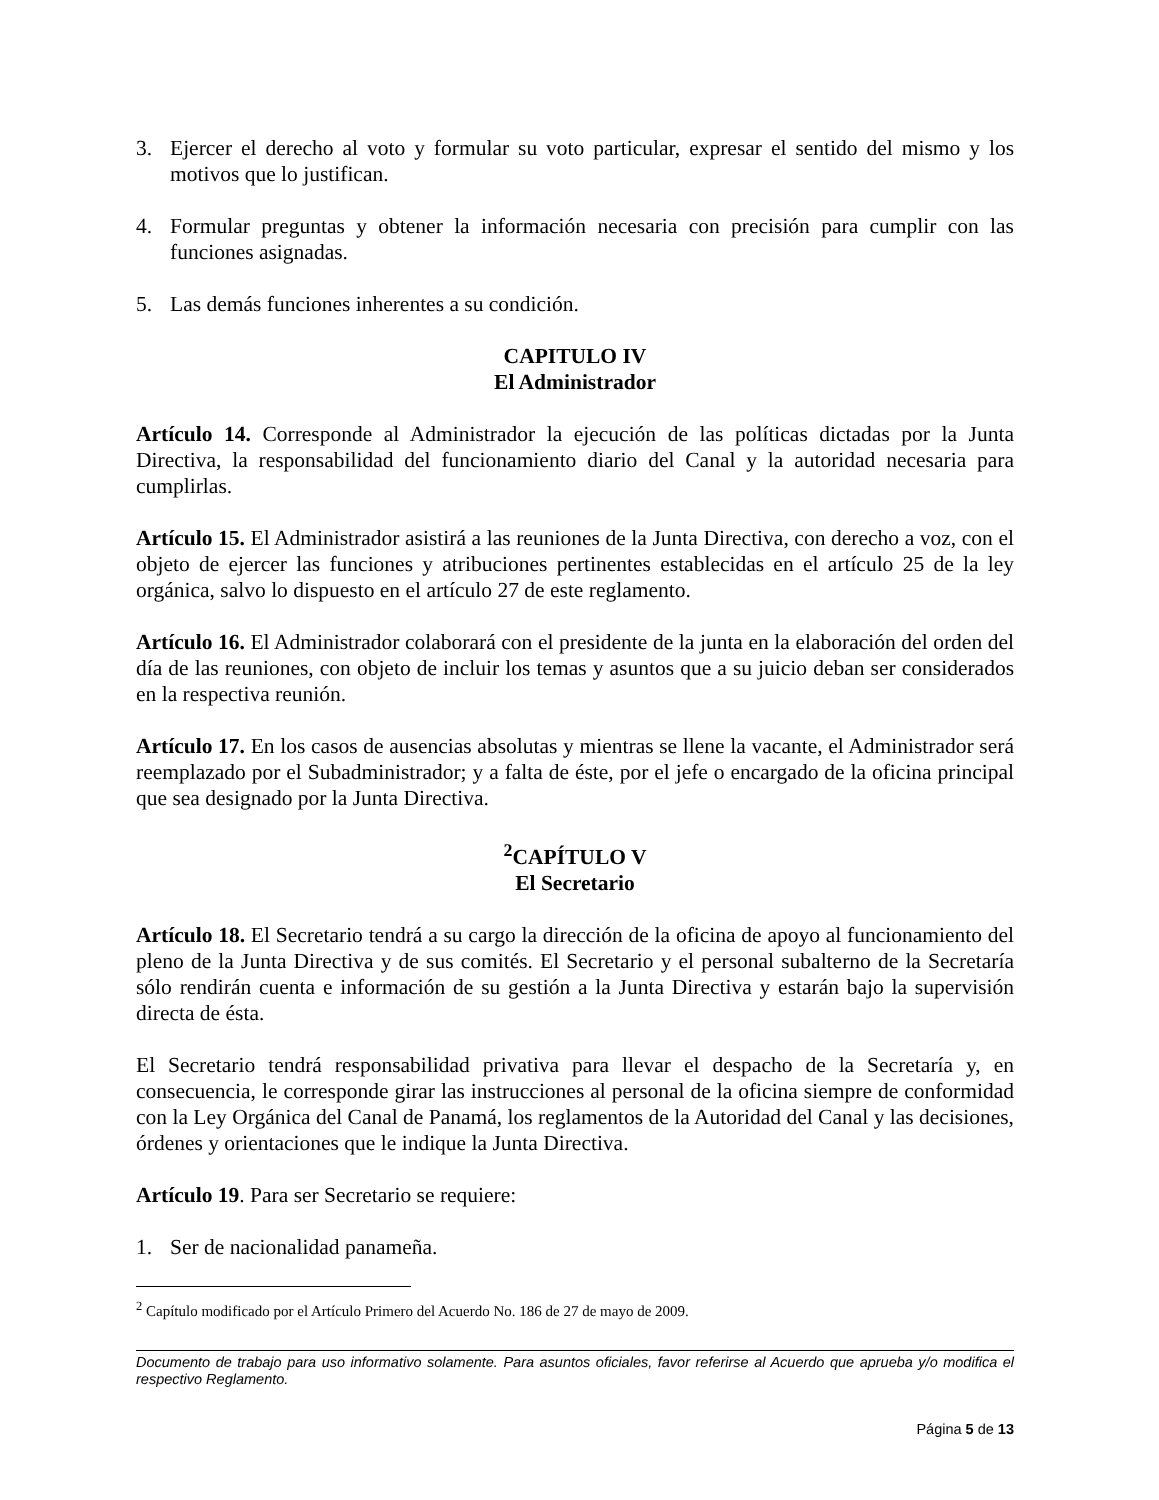3. Ejercer el derecho al voto y formular su voto particular, expresar el sentido del mismo y los motivos que lo justifican.
4. Formular preguntas y obtener la información necesaria con precisión para cumplir con las funciones asignadas.
5. Las demás funciones inherentes a su condición.
CAPITULO IV
El Administrador
Artículo 14. Corresponde al Administrador la ejecución de las políticas dictadas por la Junta Directiva, la responsabilidad del funcionamiento diario del Canal y la autoridad necesaria para cumplirlas.
Artículo 15. El Administrador asistirá a las reuniones de la Junta Directiva, con derecho a voz, con el objeto de ejercer las funciones y atribuciones pertinentes establecidas en el artículo 25 de la ley orgánica, salvo lo dispuesto en el artículo 27 de este reglamento.
Artículo 16. El Administrador colaborará con el presidente de la junta en la elaboración del orden del día de las reuniones, con objeto de incluir los temas y asuntos que a su juicio deban ser considerados en la respectiva reunión.
Artículo 17. En los casos de ausencias absolutas y mientras se llene la vacante, el Administrador será reemplazado por el Subadministrador; y a falta de éste, por el jefe o encargado de la oficina principal que sea designado por la Junta Directiva.
<sup>2</sup> CAPÍTULO V
El Secretario
Artículo 18. El Secretario tendrá a su cargo la dirección de la oficina de apoyo al funcionamiento del pleno de la Junta Directiva y de sus comités. El Secretario y el personal subalterno de la Secretaría sólo rendirán cuenta e información de su gestión a la Junta Directiva y estarán bajo la supervisión directa de ésta.
El Secretario tendrá responsabilidad privativa para llevar el despacho de la Secretaría y, en consecuencia, le corresponde girar las instrucciones al personal de la oficina siempre de conformidad con la Ley Orgánica del Canal de Panamá, los reglamentos de la Autoridad del Canal y las decisiones, órdenes y orientaciones que le indique la Junta Directiva.
Artículo 19. Para ser Secretario se requiere:
1. Ser de nacionalidad panameña.
<sup>2</sup> Capítulo modificado por el Artículo Primero del Acuerdo No. 186 de 27 de mayo de 2009.
Documento de trabajo para uso informativo solamente. Para asuntos oficiales, favor referirse al Acuerdo que aprueba y/o modifica el respectivo Reglamento.
Página 5 de 13